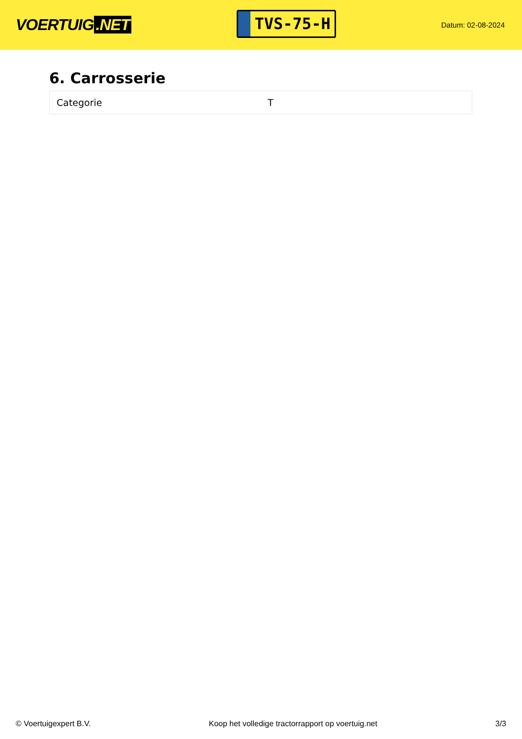VOERTUIG.NET
TVS-75-H
Datum: 02-08-2024
6. Carrosserie
| Categorie | T |
© Voertuigexpert B.V. Koop het volledige tractorrapport op voertuig.net 3/3